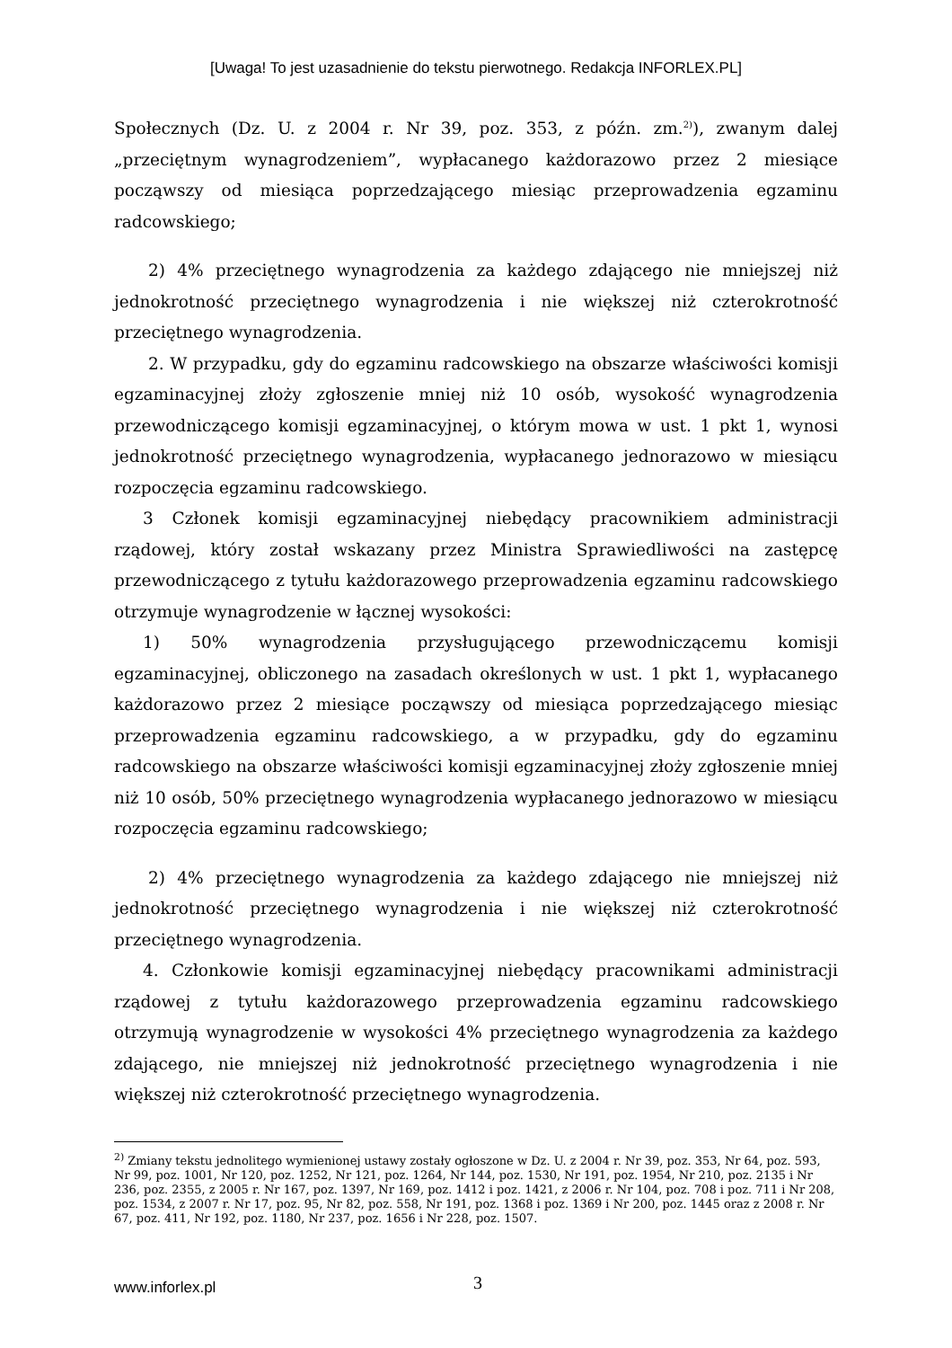[Uwaga! To jest uzasadnienie do tekstu pierwotnego. Redakcja INFORLEX.PL]
Społecznych (Dz. U. z 2004 r. Nr 39, poz. 353, z późn. zm.<sup>2)</sup>), zwanym dalej „przeciętnym wynagrodzeniem”, wypłacanego każdorazowo przez 2 miesiące począwszy od miesiąca poprzedzającego miesiąc przeprowadzenia egzaminu radcowskiego;
2) 4% przeciętnego wynagrodzenia za każdego zdającego nie mniejszej niż jednokrotność przeciętnego wynagrodzenia i nie większej niż czterokrotność przeciętnego wynagrodzenia.
2. W przypadku, gdy do egzaminu radcowskiego na obszarze właściwości komisji egzaminacyjnej złoży zgłoszenie mniej niż 10 osób, wysokość wynagrodzenia przewodniczącego komisji egzaminacyjnej, o którym mowa w ust. 1 pkt 1, wynosi jednokrotność przeciętnego wynagrodzenia, wypłacanego jednorazowo w miesiącu rozpoczęcia egzaminu radcowskiego.
3 Członek komisji egzaminacyjnej niebędący pracownikiem administracji rządowej, który został wskazany przez Ministra Sprawiedliwości na zastępcę przewodniczącego z tytułu każdorazowego przeprowadzenia egzaminu radcowskiego otrzymuje wynagrodzenie w łącznej wysokości:
1) 50% wynagrodzenia przysługującego przewodniczącemu komisji egzaminacyjnej, obliczonego na zasadach określonych w ust. 1 pkt 1, wypłacanego każdorazowo przez 2 miesiące począwszy od miesiąca poprzedzającego miesiąc przeprowadzenia egzaminu radcowskiego, a w przypadku, gdy do egzaminu radcowskiego na obszarze właściwości komisji egzaminacyjnej złoży zgłoszenie mniej niż 10 osób, 50% przeciętnego wynagrodzenia wypłacanego jednorazowo w miesiącu rozpoczęcia egzaminu radcowskiego;
2) 4% przeciętnego wynagrodzenia za każdego zdającego nie mniejszej niż jednokrotność przeciętnego wynagrodzenia i nie większej niż czterokrotność przeciętnego wynagrodzenia.
4. Członkowie komisji egzaminacyjnej niebędący pracownikami administracji rządowej z tytułu każdorazowego przeprowadzenia egzaminu radcowskiego otrzymują wynagrodzenie w wysokości 4% przeciętnego wynagrodzenia za każdego zdającego, nie mniejszej niż jednokrotność przeciętnego wynagrodzenia i nie większej niż czterokrotność przeciętnego wynagrodzenia.
<sup>2)</sup> Zmiany tekstu jednolitego wymienionej ustawy zostały ogłoszone w Dz. U. z 2004 r. Nr 39, poz. 353, Nr 64, poz. 593, Nr 99, poz. 1001, Nr 120, poz. 1252, Nr 121, poz. 1264, Nr 144, poz. 1530, Nr 191, poz. 1954, Nr 210, poz. 2135 i Nr 236, poz. 2355, z 2005 r. Nr 167, poz. 1397, Nr 169, poz. 1412 i poz. 1421, z 2006 r. Nr 104, poz. 708 i poz. 711 i Nr 208, poz. 1534, z 2007 r. Nr 17, poz. 95, Nr 82, poz. 558, Nr 191, poz. 1368 i poz. 1369 i Nr 200, poz. 1445 oraz z 2008 r. Nr 67, poz. 411, Nr 192, poz. 1180, Nr 237, poz. 1656 i Nr 228, poz. 1507.
www.inforlex.pl 3